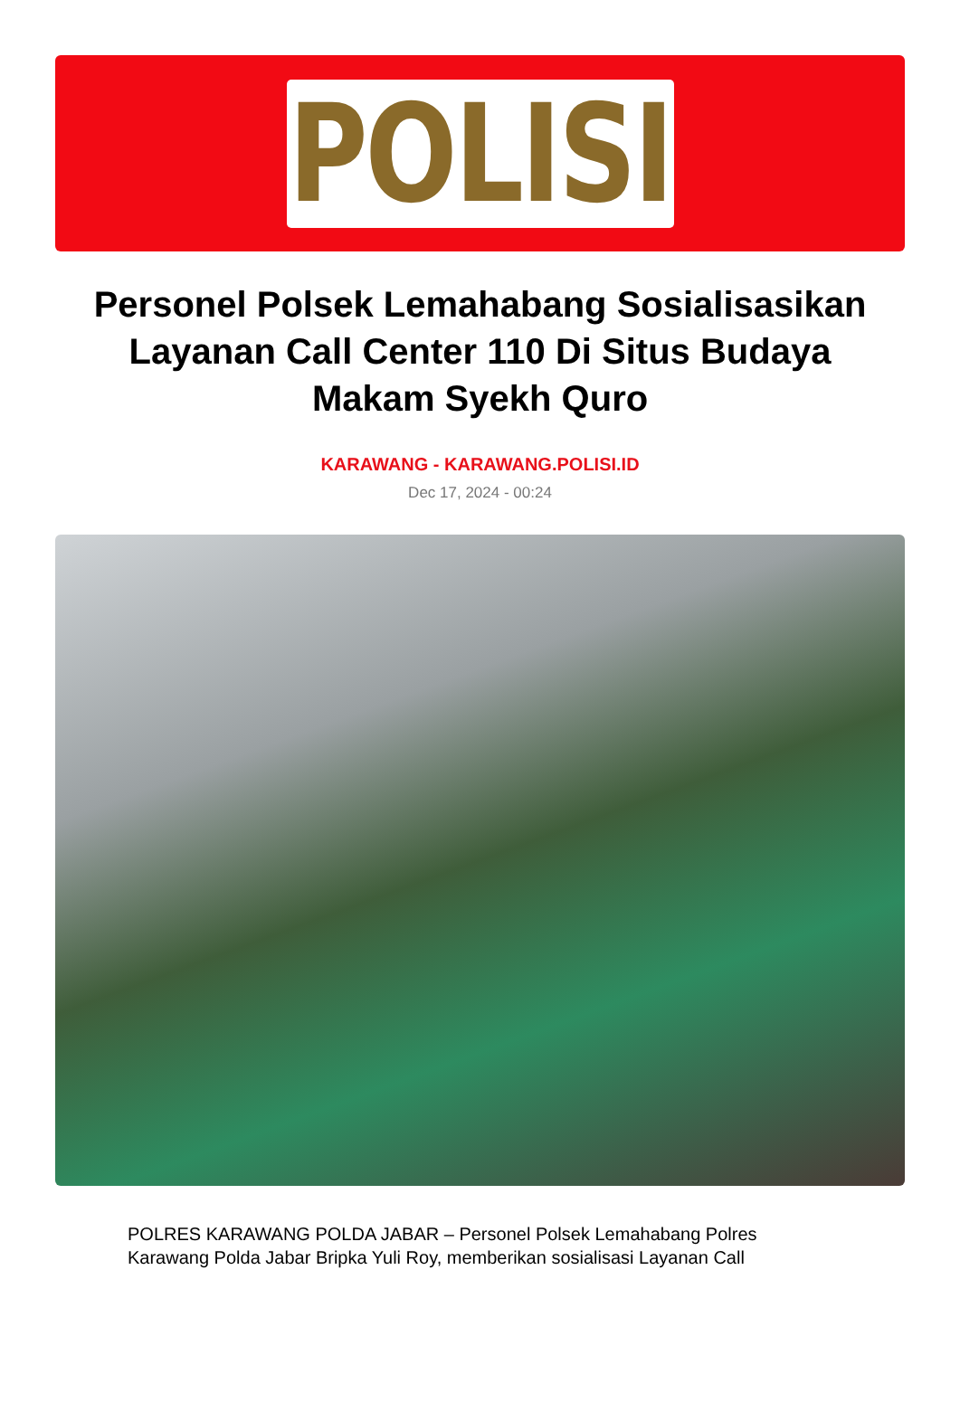POLISI
Personel Polsek Lemahabang Sosialisasikan Layanan Call Center 110 Di Situs Budaya Makam Syekh Quro
KARAWANG - KARAWANG.POLISI.ID
Dec 17, 2024 - 00:24
POLRES KARAWANG POLDA JABAR – Personel Polsek Lemahabang Polres Karawang Polda Jabar Bripka Yuli Roy, memberikan sosialisasi Layanan Call